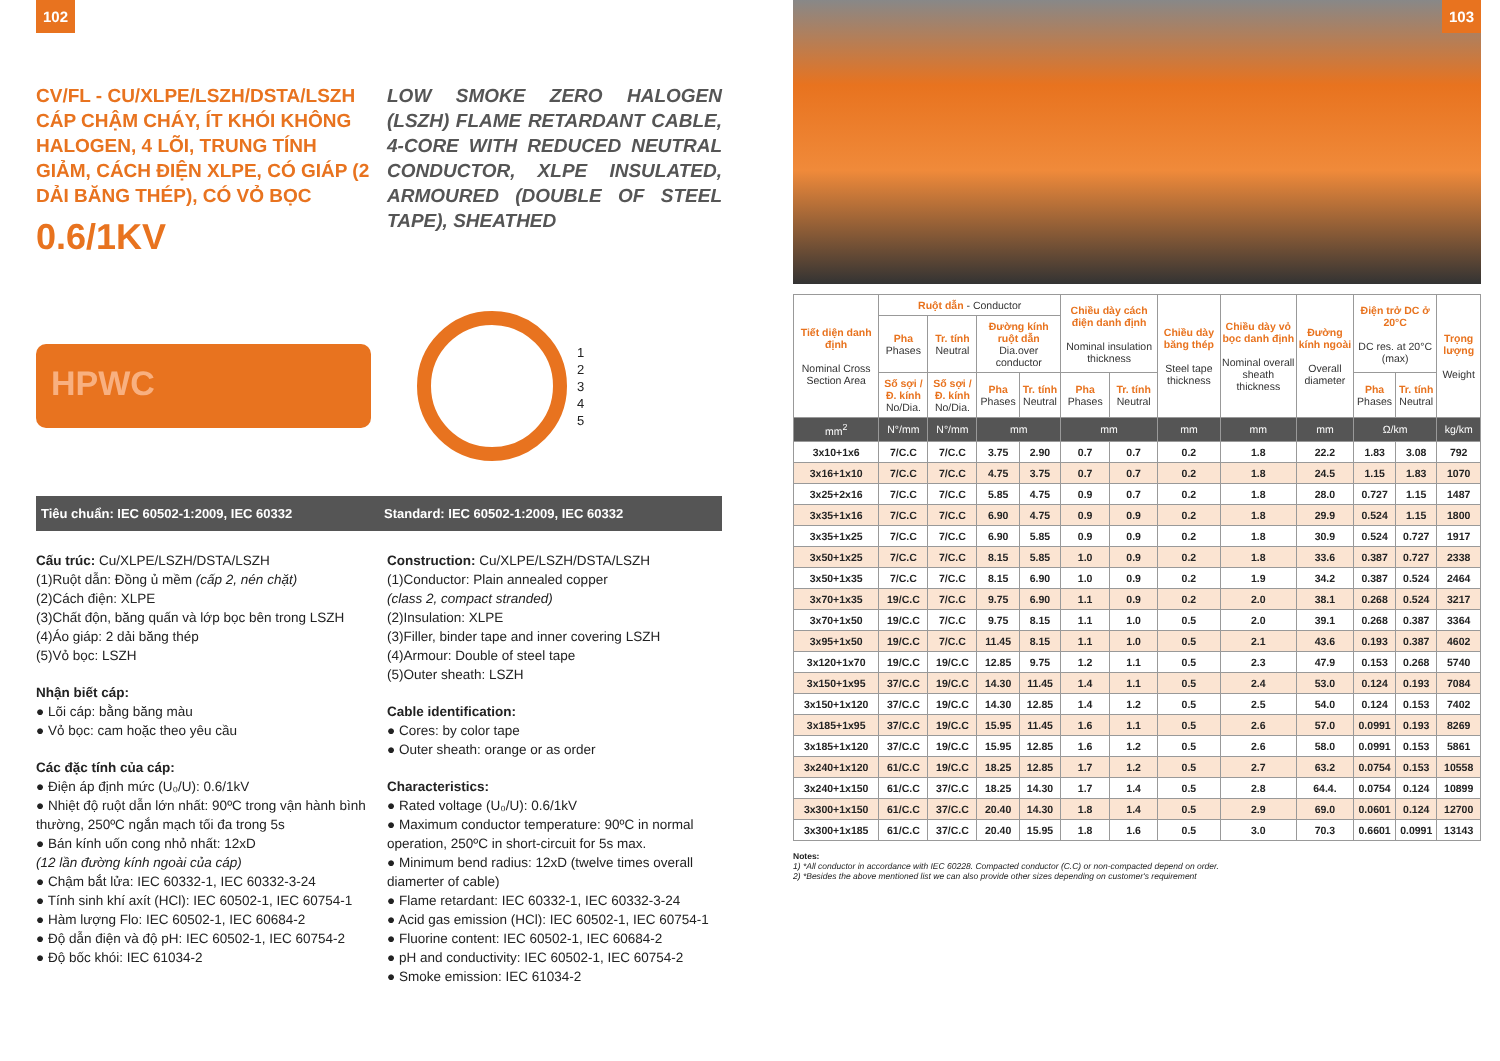102
CV/FL - CU/XLPE/LSZH/DSTA/LSZH CÁP CHẬM CHÁY, ÍT KHÓI KHÔNG HALOGEN, 4 LÕI, TRUNG TÍNH GIẢM, CÁCH ĐIỆN XLPE, CÓ GIÁP (2 DẢI BĂNG THÉP), CÓ VỎ BỌC
0.6/1KV
LOW SMOKE ZERO HALOGEN (LSZH) FLAME RETARDANT CABLE, 4-CORE WITH REDUCED NEUTRAL CONDUCTOR, XLPE INSULATED, ARMOURED (DOUBLE OF STEEL TAPE), SHEATHED
HPWC
1
2
3
4
5
Tiêu chuẩn: IEC 60502-1:2009, IEC 60332
Standard: IEC 60502-1:2009, IEC 60332
Cấu trúc: Cu/XLPE/LSZH/DSTA/LSZH
(1)Ruột dẫn: Đồng ủ mềm (cấp 2, nén chặt)
(2)Cách điện: XLPE
(3)Chất độn, băng quấn và lớp bọc bên trong LSZH
(4)Áo giáp: 2 dải băng thép
(5)Vỏ bọc: LSZH
Nhận biết cáp:
● Lõi cáp: bằng băng màu
● Vỏ bọc: cam hoặc theo yêu cầu
Các đặc tính của cáp:
● Điện áp định mức (U₀/U): 0.6/1kV
● Nhiệt độ ruột dẫn lớn nhất: 90ºC trong vận hành bình thường, 250ºC ngắn mạch tối đa trong 5s
● Bán kính uốn cong nhỏ nhất: 12xD
(12 lần đường kính ngoài của cáp)
● Chậm bắt lửa: IEC 60332-1, IEC 60332-3-24
● Tính sinh khí axít (HCl): IEC 60502-1, IEC 60754-1
● Hàm lượng Flo: IEC 60502-1, IEC 60684-2
● Độ dẫn điện và độ pH: IEC 60502-1, IEC 60754-2
● Độ bốc khói: IEC 61034-2
Construction: Cu/XLPE/LSZH/DSTA/LSZH
(1)Conductor: Plain annealed copper
(class 2, compact stranded)
(2)Insulation: XLPE
(3)Filler, binder tape and inner covering LSZH
(4)Armour: Double of steel tape
(5)Outer sheath: LSZH
Cable identification:
● Cores: by color tape
● Outer sheath: orange or as order
Characteristics:
● Rated voltage (U₀/U): 0.6/1kV
● Maximum conductor temperature: 90ºC in normal operation, 250ºC in short-circuit for 5s max.
● Minimum bend radius: 12xD (twelve times overall diamerter of cable)
● Flame retardant: IEC 60332-1, IEC 60332-3-24
● Acid gas emission (HCl): IEC 60502-1, IEC 60754-1
● Fluorine content: IEC 60502-1, IEC 60684-2
● pH and conductivity: IEC 60502-1, IEC 60754-2
● Smoke emission: IEC 61034-2
103
| Tiết diện danh định Nominal Cross Section Area | Ruột dẫn - Conductor | | | | Chiều dày cách điện danh định Nominal insulation thickness | | Chiều dày băng thép Steel tape thickness | Chiều dày vỏ bọc danh định Nominal overall sheath thickness | Đường kính ngoài Overall diameter | Điện trở DC ở 20°C DC res. at 20°C (max) | | Trọng lượng Weight |
| --- | --- | --- | --- | --- | --- | --- | --- | --- | --- | --- | --- | --- |
| | Pha Phases | Tr. tính Neutral | Đường kính ruột dẫn Dia.over conductor | | | | | | | | | |
| | Số sợi / Đ. kính No/Dia. | Số sợi / Đ. kính No/Dia. | Pha Phases | Tr. tính Neutral | Pha Phases | Tr. tính Neutral | | | | Pha Phases | Tr. tính Neutral | |
| mm<sup>2</sup> | N°/mm | N°/mm | mm | | mm | | mm | mm | mm | Ω/km | | kg/km |
| 3x10+1x6 | 7/C.C | 7/C.C | 3.75 | 2.90 | 0.7 | 0.7 | 0.2 | 1.8 | 22.2 | 1.83 | 3.08 | 792 |
| 3x16+1x10 | 7/C.C | 7/C.C | 4.75 | 3.75 | 0.7 | 0.7 | 0.2 | 1.8 | 24.5 | 1.15 | 1.83 | 1070 |
| 3x25+2x16 | 7/C.C | 7/C.C | 5.85 | 4.75 | 0.9 | 0.7 | 0.2 | 1.8 | 28.0 | 0.727 | 1.15 | 1487 |
| 3x35+1x16 | 7/C.C | 7/C.C | 6.90 | 4.75 | 0.9 | 0.9 | 0.2 | 1.8 | 29.9 | 0.524 | 1.15 | 1800 |
| 3x35+1x25 | 7/C.C | 7/C.C | 6.90 | 5.85 | 0.9 | 0.9 | 0.2 | 1.8 | 30.9 | 0.524 | 0.727 | 1917 |
| 3x50+1x25 | 7/C.C | 7/C.C | 8.15 | 5.85 | 1.0 | 0.9 | 0.2 | 1.8 | 33.6 | 0.387 | 0.727 | 2338 |
| 3x50+1x35 | 7/C.C | 7/C.C | 8.15 | 6.90 | 1.0 | 0.9 | 0.2 | 1.9 | 34.2 | 0.387 | 0.524 | 2464 |
| 3x70+1x35 | 19/C.C | 7/C.C | 9.75 | 6.90 | 1.1 | 0.9 | 0.2 | 2.0 | 38.1 | 0.268 | 0.524 | 3217 |
| 3x70+1x50 | 19/C.C | 7/C.C | 9.75 | 8.15 | 1.1 | 1.0 | 0.5 | 2.0 | 39.1 | 0.268 | 0.387 | 3364 |
| 3x95+1x50 | 19/C.C | 7/C.C | 11.45 | 8.15 | 1.1 | 1.0 | 0.5 | 2.1 | 43.6 | 0.193 | 0.387 | 4602 |
| 3x120+1x70 | 19/C.C | 19/C.C | 12.85 | 9.75 | 1.2 | 1.1 | 0.5 | 2.3 | 47.9 | 0.153 | 0.268 | 5740 |
| 3x150+1x95 | 37/C.C | 19/C.C | 14.30 | 11.45 | 1.4 | 1.1 | 0.5 | 2.4 | 53.0 | 0.124 | 0.193 | 7084 |
| 3x150+1x120 | 37/C.C | 19/C.C | 14.30 | 12.85 | 1.4 | 1.2 | 0.5 | 2.5 | 54.0 | 0.124 | 0.153 | 7402 |
| 3x185+1x95 | 37/C.C | 19/C.C | 15.95 | 11.45 | 1.6 | 1.1 | 0.5 | 2.6 | 57.0 | 0.0991 | 0.193 | 8269 |
| 3x185+1x120 | 37/C.C | 19/C.C | 15.95 | 12.85 | 1.6 | 1.2 | 0.5 | 2.6 | 58.0 | 0.0991 | 0.153 | 5861 |
| 3x240+1x120 | 61/C.C | 19/C.C | 18.25 | 12.85 | 1.7 | 1.2 | 0.5 | 2.7 | 63.2 | 0.0754 | 0.153 | 10558 |
| 3x240+1x150 | 61/C.C | 37/C.C | 18.25 | 14.30 | 1.7 | 1.4 | 0.5 | 2.8 | 64.4. | 0.0754 | 0.124 | 10899 |
| 3x300+1x150 | 61/C.C | 37/C.C | 20.40 | 14.30 | 1.8 | 1.4 | 0.5 | 2.9 | 69.0 | 0.0601 | 0.124 | 12700 |
| 3x300+1x185 | 61/C.C | 37/C.C | 20.40 | 15.95 | 1.8 | 1.6 | 0.5 | 3.0 | 70.3 | 0.6601 | 0.0991 | 13143 |
Notes:
1) *All conductor in accordance with IEC 60228. Compacted conductor (C.C) or non-compacted depend on order.
2) *Besides the above mentioned list we can also provide other sizes depending on customer's requirement